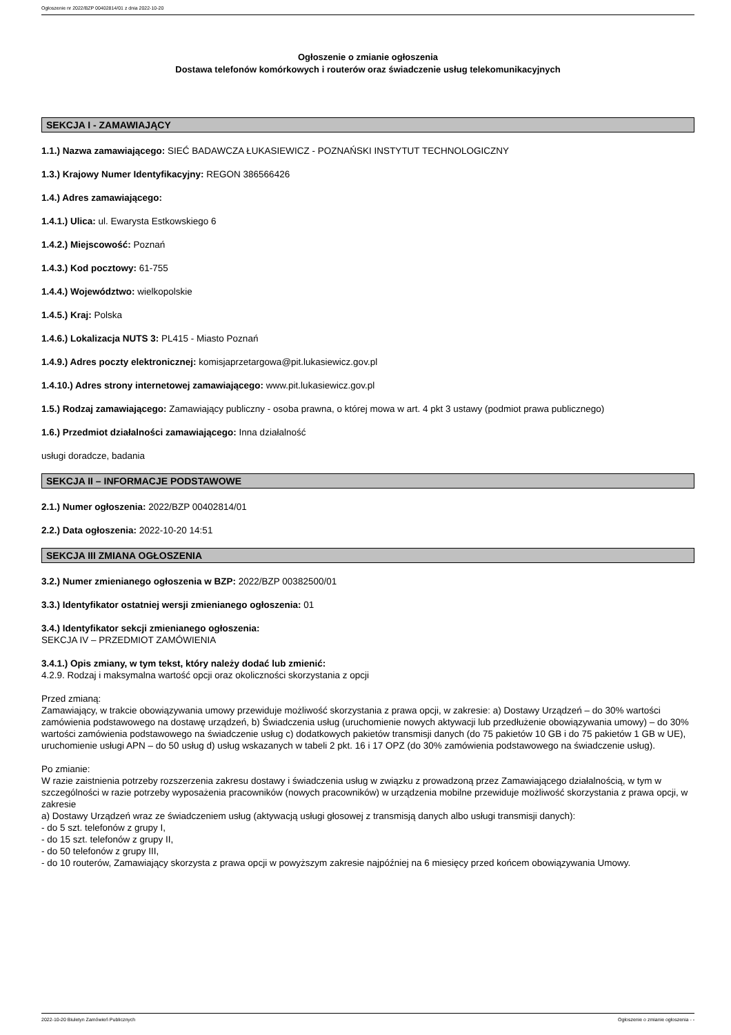Ogłoszenie nr 2022/BZP 00402814/01 z dnia 2022-10-20
Ogłoszenie o zmianie ogłoszenia
Dostawa telefonów komórkowych i routerów oraz świadczenie usług telekomunikacyjnych
SEKCJA I - ZAMAWIAJĄCY
1.1.) Nazwa zamawiającego: SIEĆ BADAWCZA ŁUKASIEWICZ - POZNAŃSKI INSTYTUT TECHNOLOGICZNY
1.3.) Krajowy Numer Identyfikacyjny: REGON 386566426
1.4.) Adres zamawiającego:
1.4.1.) Ulica: ul. Ewarysta Estkowskiego 6
1.4.2.) Miejscowość: Poznań
1.4.3.) Kod pocztowy: 61-755
1.4.4.) Województwo: wielkopolskie
1.4.5.) Kraj: Polska
1.4.6.) Lokalizacja NUTS 3: PL415 - Miasto Poznań
1.4.9.) Adres poczty elektronicznej: komisjaprzetargowa@pit.lukasiewicz.gov.pl
1.4.10.) Adres strony internetowej zamawiającego: www.pit.lukasiewicz.gov.pl
1.5.) Rodzaj zamawiającego: Zamawiający publiczny - osoba prawna, o której mowa w art. 4 pkt 3 ustawy (podmiot prawa publicznego)
1.6.) Przedmiot działalności zamawiającego: Inna działalność
usługi doradcze, badania
SEKCJA II – INFORMACJE PODSTAWOWE
2.1.) Numer ogłoszenia: 2022/BZP 00402814/01
2.2.) Data ogłoszenia: 2022-10-20 14:51
SEKCJA III ZMIANA OGŁOSZENIA
3.2.) Numer zmienianego ogłoszenia w BZP: 2022/BZP 00382500/01
3.3.) Identyfikator ostatniej wersji zmienianego ogłoszenia: 01
3.4.) Identyfikator sekcji zmienianego ogłoszenia:
SEKCJA IV – PRZEDMIOT ZAMÓWIENIA
3.4.1.) Opis zmiany, w tym tekst, który należy dodać lub zmienić:
4.2.9. Rodzaj i maksymalna wartość opcji oraz okoliczności skorzystania z opcji
Przed zmianą:
Zamawiający, w trakcie obowiązywania umowy przewiduje możliwość skorzystania z prawa opcji, w zakresie: a) Dostawy Urządzeń – do 30% wartości zamówienia podstawowego na dostawę urządzeń, b) Świadczenia usług (uruchomienie nowych aktywacji lub przedłużenie obowiązywania umowy) – do 30% wartości zamówienia podstawowego na świadczenie usług c) dodatkowych pakietów transmisji danych (do 75 pakietów 10 GB i do 75 pakietów 1 GB w UE), uruchomienie usługi APN – do 50 usług d) usług wskazanych w tabeli 2 pkt. 16 i 17 OPZ (do 30% zamówienia podstawowego na świadczenie usług).
Po zmianie:
W razie zaistnienia potrzeby rozszerzenia zakresu dostawy i świadczenia usług w związku z prowadzoną przez Zamawiającego działalnością, w tym w szczególności w razie potrzeby wyposażenia pracowników (nowych pracowników) w urządzenia mobilne przewiduje możliwość skorzystania z prawa opcji, w zakresie
a) Dostawy Urządzeń wraz ze świadczeniem usług (aktywacją usługi głosowej z transmisją danych albo usługi transmisji danych):
- do 5 szt. telefonów z grupy I,
- do 15 szt. telefonów z grupy II,
- do 50 telefonów z grupy III,
- do 10 routerów, Zamawiający skorzysta z prawa opcji w powyższym zakresie najpóźniej na 6 miesięcy przed końcem obowiązywania Umowy.
2022-10-20 Biuletyn Zamówień Publicznych Ogłoszenie o zmianie ogłoszenia - -